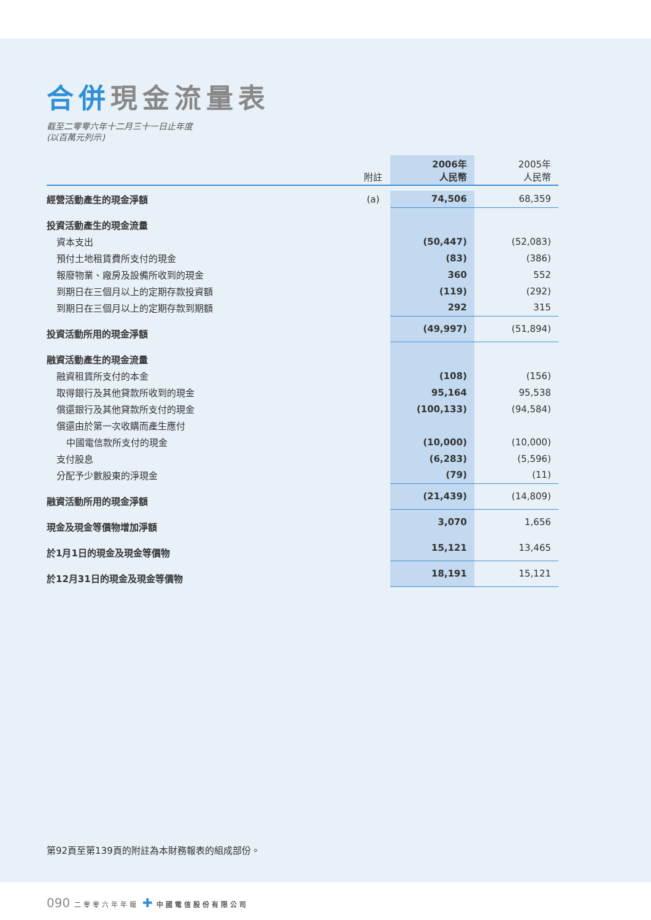合併現金流量表
截至二零零六年十二月三十一日止年度
(以百萬元列示)
| | 附註 | 2006年 人民幣 | 2005年 人民幣 |
| --- | --- | --- | --- |
| 經營活動產生的現金淨額 | (a) | 74,506 | 68,359 |
| 投資活動產生的現金流量 | | | |
| 資本支出 | | (50,447) | (52,083) |
| 預付土地租賃費所支付的現金 | | (83) | (386) |
| 報廢物業、廠房及設備所收到的現金 | | 360 | 552 |
| 到期日在三個月以上的定期存款投資額 | | (119) | (292) |
| 到期日在三個月以上的定期存款到期額 | | 292 | 315 |
| 投資活動所用的現金淨額 | | (49,997) | (51,894) |
| 融資活動產生的現金流量 | | | |
| 融資租賃所支付的本金 | | (108) | (156) |
| 取得銀行及其他貸款所收到的現金 | | 95,164 | 95,538 |
| 償還銀行及其他貸款所支付的現金 | | (100,133) | (94,584) |
| 償還由於第一次收購而產生應付 | | | |
| 中國電信款所支付的現金 | | (10,000) | (10,000) |
| 支付股息 | | (6,283) | (5,596) |
| 分配予少數股東的淨現金 | | (79) | (11) |
| 融資活動所用的現金淨額 | | (21,439) | (14,809) |
| 現金及現金等價物增加淨額 | | 3,070 | 1,656 |
| 於1月1日的現金及現金等價物 | | 15,121 | 13,465 |
| 於12月31日的現金及現金等價物 | | 18,191 | 15,121 |
第92頁至第139頁的附註為本財務報表的組成部份。
090 二零零六年年報 ✚ 中國電信股份有限公司